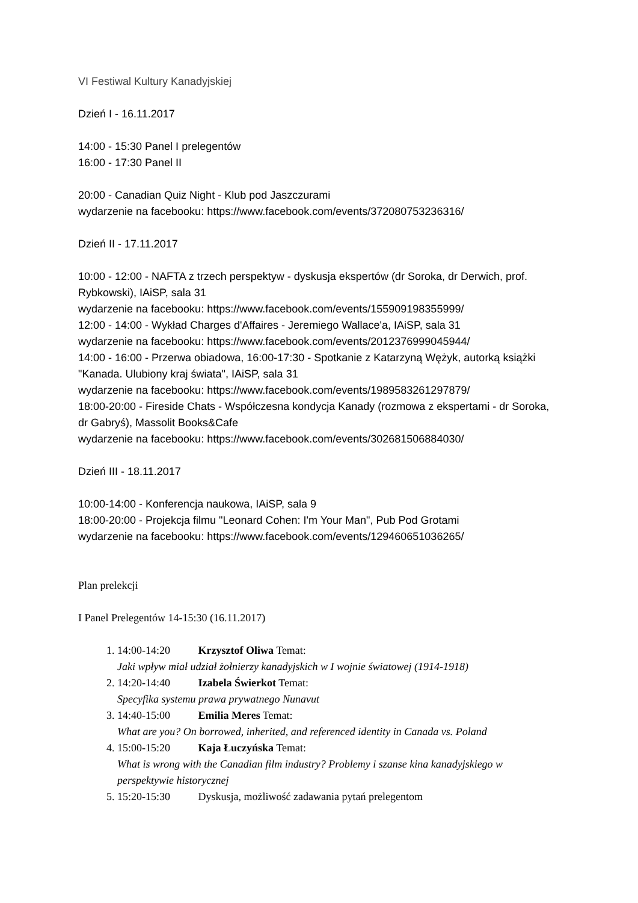VI Festiwal Kultury Kanadyjskiej
Dzień I - 16.11.2017
14:00 - 15:30 Panel I prelegentów
16:00 - 17:30 Panel II
20:00 - Canadian Quiz Night - Klub pod Jaszczurami
wydarzenie na facebooku: https://www.facebook.com/events/372080753236316/
Dzień II - 17.11.2017
10:00 - 12:00 - NAFTA z trzech perspektyw - dyskusja ekspertów (dr Soroka, dr Derwich, prof. Rybkowski), IAiSP, sala 31
wydarzenie na facebooku: https://www.facebook.com/events/155909198355999/
12:00 - 14:00 - Wykład Charges d'Affaires - Jeremiego Wallace'a, IAiSP, sala 31
wydarzenie na facebooku: https://www.facebook.com/events/2012376999045944/
14:00 - 16:00 - Przerwa obiadowa, 16:00-17:30 - Spotkanie z Katarzyną Wężyk, autorką książki "Kanada. Ulubiony kraj świata", IAiSP, sala 31
wydarzenie na facebooku: https://www.facebook.com/events/1989583261297879/
18:00-20:00 - Fireside Chats - Współczesna kondycja Kanady (rozmowa z ekspertami - dr Soroka, dr Gabryś), Massolit Books&Cafe
wydarzenie na facebooku: https://www.facebook.com/events/302681506884030/
Dzień III - 18.11.2017
10:00-14:00 - Konferencja naukowa, IAiSP, sala 9
18:00-20:00 - Projekcja filmu "Leonard Cohen: I'm Your Man", Pub Pod Grotami
wydarzenie na facebooku: https://www.facebook.com/events/129460651036265/
Plan prelekcji
I Panel Prelegentów 14-15:30 (16.11.2017)
1. 14:00-14:20 Krzysztof Oliwa Temat:
Jaki wpływ miał udział żołnierzy kanadyjskich w I wojnie światowej (1914-1918)
2. 14:20-14:40 Izabela Świerkot Temat:
Specyfika systemu prawa prywatnego Nunavut
3. 14:40-15:00 Emilia Meres Temat:
What are you? On borrowed, inherited, and referenced identity in Canada vs. Poland
4. 15:00-15:20 Kaja Łuczyńska Temat:
What is wrong with the Canadian film industry? Problemy i szanse kina kanadyjskiego w perspektywie historycznej
5. 15:20-15:30 Dyskusja, możliwość zadawania pytań prelegentom